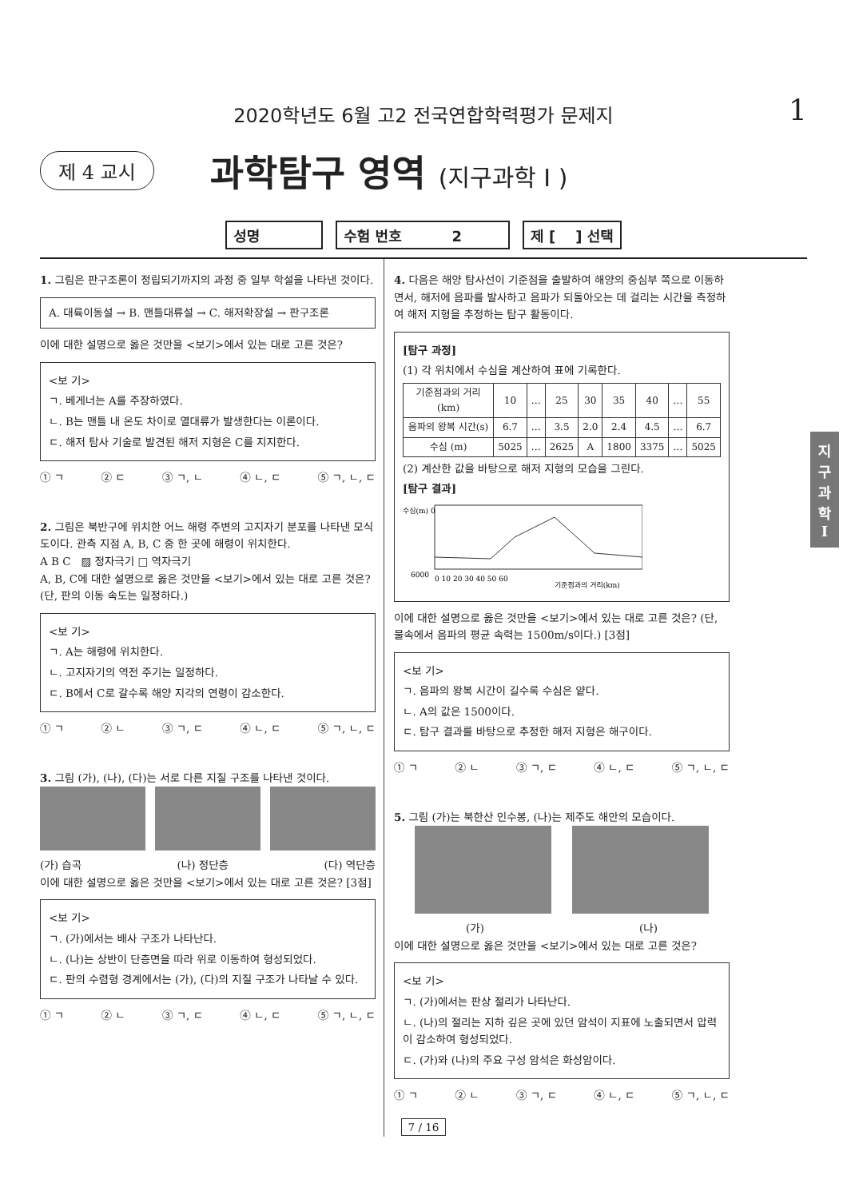2020학년도 6월 고2 전국연합학력평가 문제지 1
제 4 교시
과학탐구 영역 (지구과학 I )
성명 수험 번호 2 제 [ ] 선택
지
구
과
학
I
1. 그림은 판구조론이 정립되기까지의 과정 중 일부 학설을 나타낸 것이다.
A. 대륙이동설 → B. 맨틀대류설 → C. 해저확장설 → 판구조론
이에 대한 설명으로 옳은 것만을 <보기>에서 있는 대로 고른 것은?
<보 기>
ㄱ. 베게너는 A를 주장하였다.
ㄴ. B는 맨틀 내 온도 차이로 열대류가 발생한다는 이론이다.
ㄷ. 해저 탐사 기술로 발견된 해저 지형은 C를 지지한다.
① ㄱ ② ㄷ ③ ㄱ, ㄴ ④ ㄴ, ㄷ ⑤ ㄱ, ㄴ, ㄷ
2. 그림은 북반구에 위치한 어느 해령 주변의 고지자기 분포를 나타낸 모식도이다. 관측 지점 A, B, C 중 한 곳에 해령이 위치한다.
A B C ▨ 정자극기 □ 역자극기
A, B, C에 대한 설명으로 옳은 것만을 <보기>에서 있는 대로 고른 것은? (단, 판의 이동 속도는 일정하다.)
<보 기>
ㄱ. A는 해령에 위치한다.
ㄴ. 고지자기의 역전 주기는 일정하다.
ㄷ. B에서 C로 갈수록 해양 지각의 연령이 감소한다.
① ㄱ ② ㄴ ③ ㄱ, ㄷ ④ ㄴ, ㄷ ⑤ ㄱ, ㄴ, ㄷ
3. 그림 (가), (나), (다)는 서로 다른 지질 구조를 나타낸 것이다.
(가) 습곡 (나) 정단층 (다) 역단층
이에 대한 설명으로 옳은 것만을 <보기>에서 있는 대로 고른 것은? [3점]
<보 기>
ㄱ. (가)에서는 배사 구조가 나타난다.
ㄴ. (나)는 상반이 단층면을 따라 위로 이동하여 형성되었다.
ㄷ. 판의 수렴형 경계에서는 (가), (다)의 지질 구조가 나타날 수 있다.
① ㄱ ② ㄴ ③ ㄱ, ㄷ ④ ㄴ, ㄷ ⑤ ㄱ, ㄴ, ㄷ
4. 다음은 해양 탐사선이 기준점을 출발하여 해양의 중심부 쪽으로 이동하면서, 해저에 음파를 발사하고 음파가 되돌아오는 데 걸리는 시간을 측정하여 해저 지형을 추정하는 탐구 활동이다.
[탐구 과정]
(1) 각 위치에서 수심을 계산하여 표에 기록한다.
| 기준점과의 거리(km) | 10 | … | 25 | 30 | 35 | 40 | … | 55 |
| 음파의 왕복 시간(s) | 6.7 | … | 3.5 | 2.0 | 2.4 | 4.5 | … | 6.7 |
| 수심 (m) | 5025 | … | 2625 | A | 1800 | 3375 | … | 5025 |
(2) 계산한 값을 바탕으로 해저 지형의 모습을 그린다.
[탐구 결과]
수심(m) 0
6000
0 10 20 30 40 50 60
기준점과의 거리(km)
이에 대한 설명으로 옳은 것만을 <보기>에서 있는 대로 고른 것은? (단, 물속에서 음파의 평균 속력는 1500m/s이다.) [3점]
<보 기>
ㄱ. 음파의 왕복 시간이 길수록 수심은 얕다.
ㄴ. A의 값은 1500이다.
ㄷ. 탐구 결과를 바탕으로 추정한 해저 지형은 해구이다.
① ㄱ ② ㄴ ③ ㄱ, ㄷ ④ ㄴ, ㄷ ⑤ ㄱ, ㄴ, ㄷ
5. 그림 (가)는 북한산 인수봉, (나)는 제주도 해안의 모습이다.
(가) (나)
이에 대한 설명으로 옳은 것만을 <보기>에서 있는 대로 고른 것은?
<보 기>
ㄱ. (가)에서는 판상 절리가 나타난다.
ㄴ. (나)의 절리는 지하 깊은 곳에 있던 암석이 지표에 노출되면서 압력이 감소하여 형성되었다.
ㄷ. (가)와 (나)의 주요 구성 암석은 화성암이다.
① ㄱ ② ㄴ ③ ㄱ, ㄷ ④ ㄴ, ㄷ ⑤ ㄱ, ㄴ, ㄷ
7 / 16